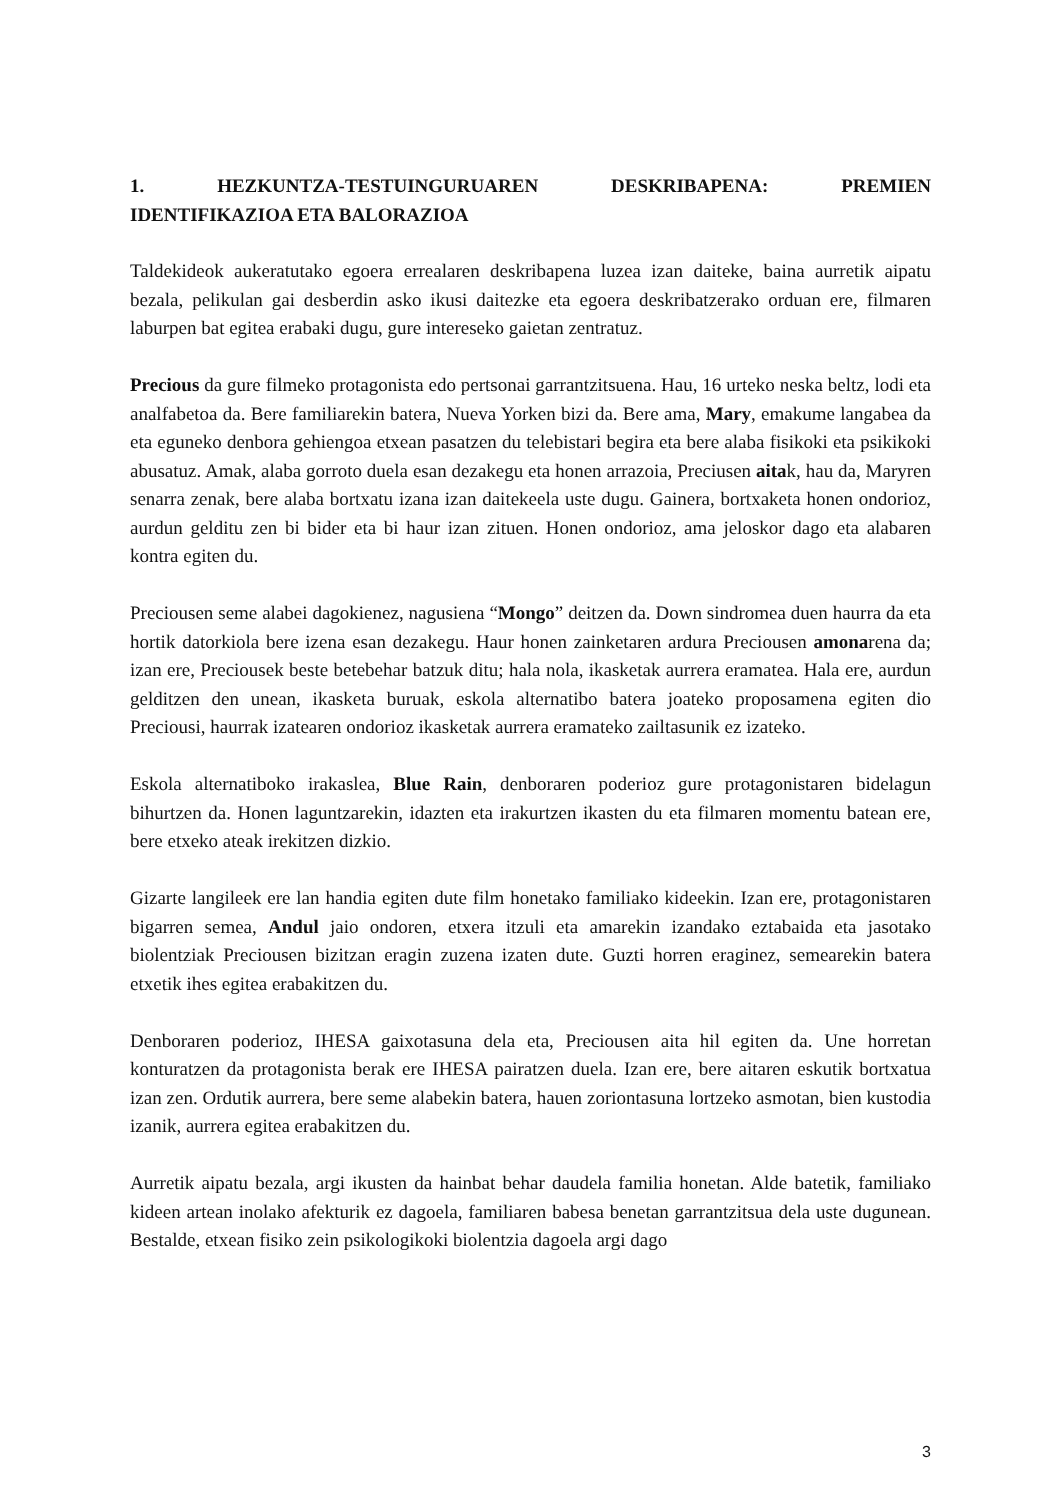1. HEZKUNTZA-TESTUINGURUAREN DESKRIBAPENA: PREMIEN
IDENTIFIKAZIOA ETA BALORAZIOA
Taldekideok aukeratutako egoera errealaren deskribapena luzea izan daiteke, baina aurretik aipatu bezala, pelikulan gai desberdin asko ikusi daitezke eta egoera deskribatzerako orduan ere, filmaren laburpen bat egitea erabaki dugu, gure intereseko gaietan zentratuz.
Precious da gure filmeko protagonista edo pertsonai garrantzitsuena. Hau, 16 urteko neska beltz, lodi eta analfabetoa da. Bere familiarekin batera, Nueva Yorken bizi da. Bere ama, Mary, emakume langabea da eta eguneko denbora gehiengoa etxean pasatzen du telebistari begira eta bere alaba fisikoki eta psikikoki abusatuz. Amak, alaba gorroto duela esan dezakegu eta honen arrazoia, Preciusen aitak, hau da, Maryren senarra zenak, bere alaba bortxatu izana izan daitekeela uste dugu. Gainera, bortxaketa honen ondorioz, aurdun gelditu zen bi bider eta bi haur izan zituen. Honen ondorioz, ama jeloskor dago eta alabaren kontra egiten du.
Preciousen seme alabei dagokienez, nagusiena “Mongo” deitzen da. Down sindromea duen haurra da eta hortik datorkiola bere izena esan dezakegu. Haur honen zainketaren ardura Preciousen amonarena da; izan ere, Preciousek beste betebehar batzuk ditu; hala nola, ikasketak aurrera eramatea. Hala ere, aurdun gelditzen den unean, ikasketa buruak, eskola alternatibo batera joateko proposamena egiten dio Preciousi, haurrak izatearen ondorioz ikasketak aurrera eramateko zailtasunik ez izateko.
Eskola alternatiboko irakaslea, Blue Rain, denboraren poderioz gure protagonistaren bidelagun bihurtzen da. Honen laguntzarekin, idazten eta irakurtzen ikasten du eta filmaren momentu batean ere, bere etxeko ateak irekitzen dizkio.
Gizarte langileek ere lan handia egiten dute film honetako familiako kideekin. Izan ere, protagonistaren bigarren semea, Andul jaio ondoren, etxera itzuli eta amarekin izandako eztabaida eta jasotako biolentziak Preciousen bizitzan eragin zuzena izaten dute. Guzti horren eraginez, semearekin batera etxetik ihes egitea erabakitzen du.
Denboraren poderioz, IHESA gaixotasuna dela eta, Preciousen aita hil egiten da. Une horretan konturatzen da protagonista berak ere IHESA pairatzen duela. Izan ere, bere aitaren eskutik bortxatua izan zen. Ordutik aurrera, bere seme alabekin batera, hauen zoriontasuna lortzeko asmotan, bien kustodia izanik, aurrera egitea erabakitzen du.
Aurretik aipatu bezala, argi ikusten da hainbat behar daudela familia honetan. Alde batetik, familiako kideen artean inolako afekturik ez dagoela, familiaren babesa benetan garrantzitsua dela uste dugunean. Bestalde, etxean fisiko zein psikologikoki biolentzia dagoela argi dago
3